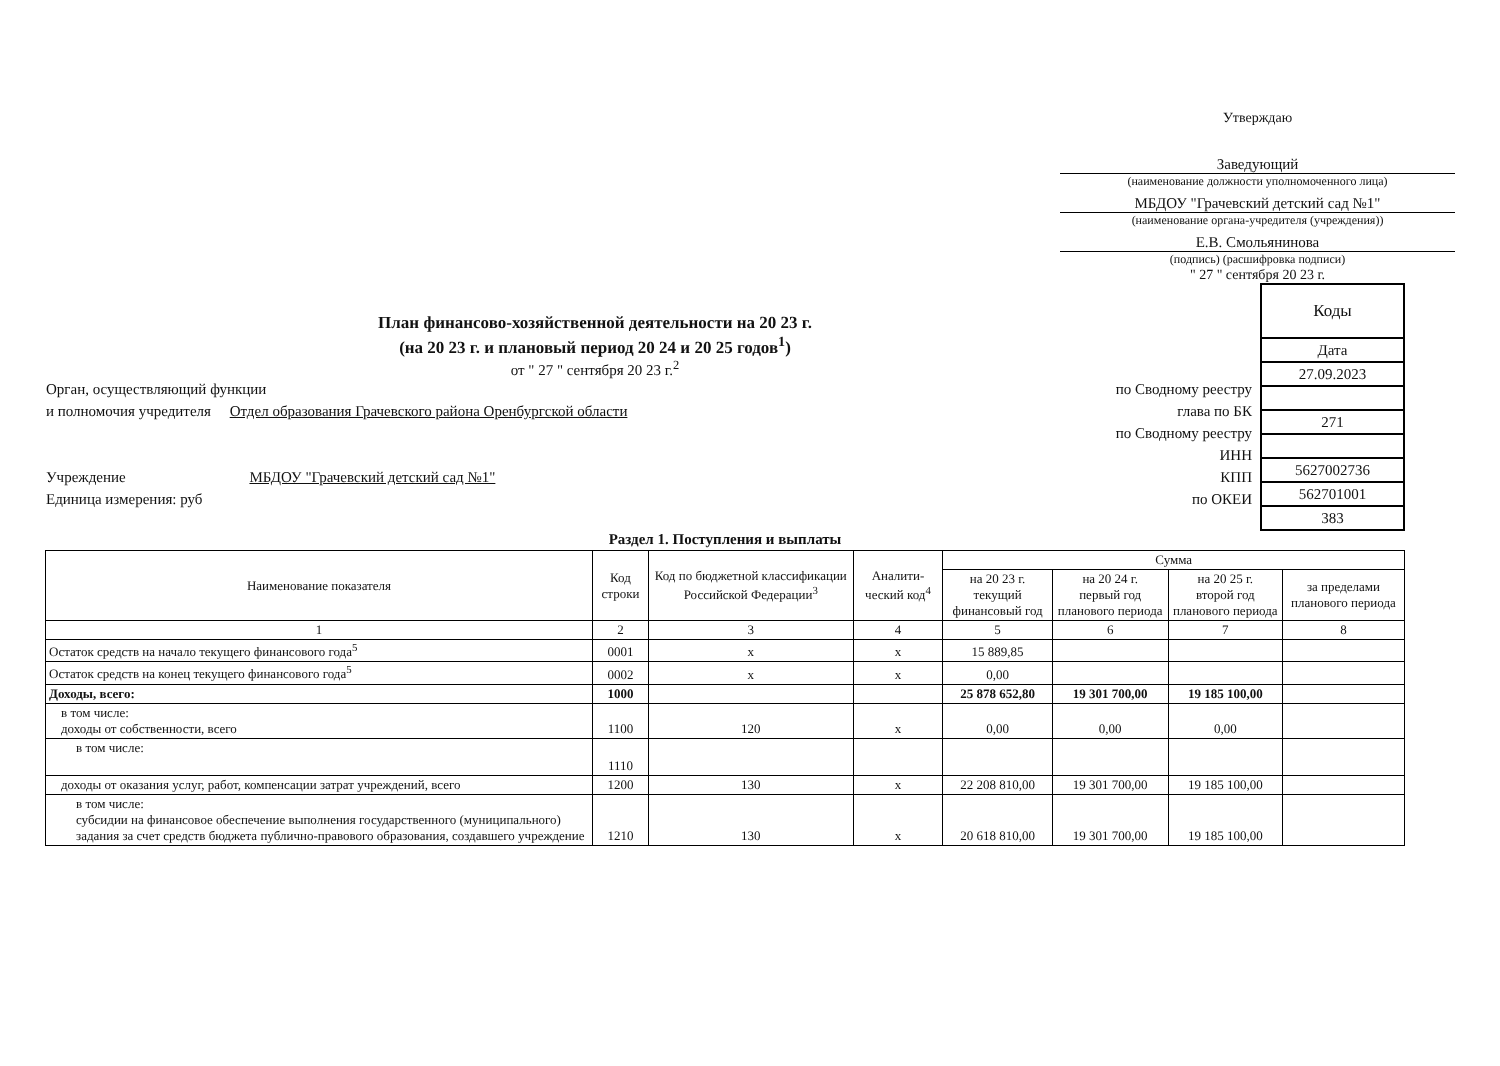Утверждаю
Заведующий
(наименование должности уполномоченного лица)
МБДОУ "Грачевский детский сад №1"
(наименование органа-учредителя (учреждения))
Е.В. Смольянинова
(подпись) (расшифровка подписи)
" 27 " сентября 20 23 г.
План финансово-хозяйственной деятельности на 20 23 г.
(на 20 23 г. и плановый период 20 24 и 20 25 годов<sup>1</sup>)
от " 27 " сентября 20 23 г.<sup>2</sup>
| Орган, осуществляющий функции | по Сводному реестру |
| и полномочия учредителя Отдел образования Грачевского района Оренбургской области | глава по БК |
| | по Сводному реестру |
| | ИНН |
| Учреждение МБДОУ "Грачевский детский сад №1" | КПП |
| Единица измерения: руб | по ОКЕИ |
| Коды |
| Дата |
| 27.09.2023 |
| 271 |
| 5627002736 |
| 562701001 |
| 383 |
Раздел 1. Поступления и выплаты
| Наименование показателя | Код строки | Код по бюджетной классификации Российской Федерации<sup>3</sup> | Аналити-ческий код<sup>4</sup> | Сумма | | | |
| --- | --- | --- | --- | --- | --- | --- | --- |
| | | | | на 20 23 г. текущий финансовый год | на 20 24 г. первый год планового периода | на 20 25 г. второй год планового периода | за пределами планового периода |
| 1 | 2 | 3 | 4 | 5 | 6 | 7 | 8 |
| Остаток средств на начало текущего финансового года<sup>5</sup> | 0001 | х | х | 15 889,85 | | | |
| Остаток средств на конец текущего финансового года<sup>5</sup> | 0002 | х | х | 0,00 | | | |
| Доходы, всего: | 1000 | | | 25 878 652,80 | 19 301 700,00 | 19 185 100,00 | |
| в том числе: доходы от собственности, всего | 1100 | 120 | х | 0,00 | 0,00 | 0,00 | |
| в том числе: | 1110 | | | | | | |
| доходы от оказания услуг, работ, компенсации затрат учреждений, всего | 1200 | 130 | х | 22 208 810,00 | 19 301 700,00 | 19 185 100,00 | |
| в том числе: субсидии на финансовое обеспечение выполнения государственного (муниципального) задания за счет средств бюджета публично-правового образования, создавшего учреждение | 1210 | 130 | х | 20 618 810,00 | 19 301 700,00 | 19 185 100,00 | |